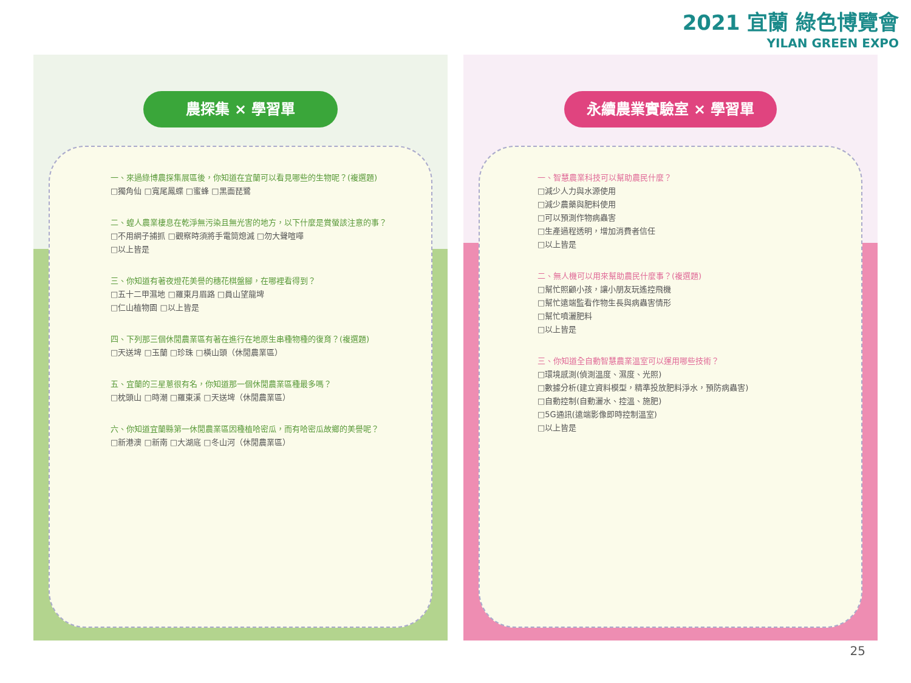2021 宜蘭 綠色博覽會
YILAN GREEN EXPO
農探集 × 學習單
一、來過綠博農探集展區後，你知道在宜蘭可以看見哪些的生物呢？(複選題)
□獨角仙 □寬尾鳳蝶 □蜜蜂 □黑面琵鷺
二、蝗人農業棲息在乾淨無污染且無光害的地方，以下什麼是賞螢該注意的事？
□不用網子捕抓 □觀察時須將手電筒熄滅 □勿大聲喧嘩
□以上皆是
三、你知道有著夜燈花美譽的穗花棋盤腳，在哪裡看得到？
□五十二甲濕地 □羅東月眉路 □員山望龍埤
□仁山植物園 □以上皆是
四、下列那三個休閒農業區有著在進行在地原生串種物種的復育？(複選題)
□天送埤 □玉蘭 □珍珠 □橫山頭（休閒農業區）
五、宜蘭的三星蔥很有名，你知道那一個休閒農業區種最多嗎？
□枕頭山 □時潮 □羅東溪 □天送埤（休閒農業區）
六、你知道宜蘭縣第一休閒農業區因種植哈密瓜，而有哈密瓜故鄉的美譽呢？
□新港澳 □新南 □大湖底 □冬山河（休閒農業區）
永續農業實驗室 × 學習單
一、智慧農業科技可以幫助農民什麼？
□減少人力與水源使用
□減少農藥與肥料使用
□可以預測作物病蟲害
□生產過程透明，增加消費者信任
□以上皆是
二、無人機可以用來幫助農民什麼事？(複選題)
□幫忙照顧小孩，讓小朋友玩遙控飛機
□幫忙遠端監看作物生長與病蟲害情形
□幫忙噴灑肥料
□以上皆是
三、你知道全自動智慧農業溫室可以運用哪些技術？
□環境感測(偵測溫度、濕度、光照)
□數據分析(建立資料模型，精準投放肥料淨水，預防病蟲害)
□自動控制(自動灑水、控溫、施肥)
□5G通訊(遠端影像即時控制溫室)
□以上皆是
25